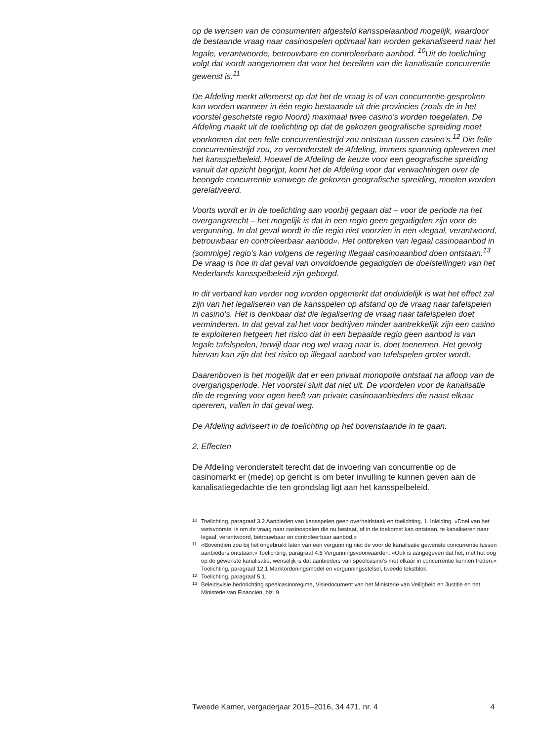op de wensen van de consumenten afgesteld kansspelaanbod mogelijk, waardoor de bestaande vraag naar casinospelen optimaal kan worden gekanaliseerd naar het legale, verantwoorde, betrouwbare en controleerbare aanbod. <sup>10</sup>Uit de toelichting volgt dat wordt aangenomen dat voor het bereiken van die kanalisatie concurrentie gewenst is.<sup>11</sup>
De Afdeling merkt allereerst op dat het de vraag is of van concurrentie gesproken kan worden wanneer in één regio bestaande uit drie provincies (zoals de in het voorstel geschetste regio Noord) maximaal twee casino’s worden toegelaten. De Afdeling maakt uit de toelichting op dat de gekozen geografische spreiding moet voorkomen dat een felle concurrentiestrijd zou ontstaan tussen casino’s.<sup>12</sup> Die felle concurrentiestrijd zou, zo veronderstelt de Afdeling, immers spanning opleveren met het kansspelbeleid. Hoewel de Afdeling de keuze voor een geografische spreiding vanuit dat opzicht begrijpt, komt het de Afdeling voor dat verwachtingen over de beoogde concurrentie vanwege de gekozen geografische spreiding, moeten worden gerelativeerd.
Voorts wordt er in de toelichting aan voorbij gegaan dat – voor de periode na het overgangsrecht – het mogelijk is dat in een regio geen gegadigden zijn voor de vergunning. In dat geval wordt in die regio niet voorzien in een «legaal, verantwoord, betrouwbaar en controleerbaar aanbod». Het ontbreken van legaal casinoaanbod in (sommige) regio’s kan volgens de regering illegaal casinoaanbod doen ontstaan.<sup>13</sup> De vraag is hoe in dat geval van onvoldoende gegadigden de doelstellingen van het Nederlands kansspelbeleid zijn geborgd.
In dit verband kan verder nog worden opgemerkt dat onduidelijk is wat het effect zal zijn van het legaliseren van de kansspelen op afstand op de vraag naar tafelspelen in casino’s. Het is denkbaar dat die legalisering de vraag naar tafelspelen doet verminderen. In dat geval zal het voor bedrijven minder aantrekkelijk zijn een casino te exploiteren hetgeen het risico dat in een bepaalde regio geen aanbod is van legale tafelspelen, terwijl daar nog wel vraag naar is, doet toenemen. Het gevolg hiervan kan zijn dat het risico op illegaal aanbod van tafelspelen groter wordt.
Daarenboven is het mogelijk dat er een privaat monopolie ontstaat na afloop van de overgangsperiode. Het voorstel sluit dat niet uit. De voordelen voor de kanalisatie die de regering voor ogen heeft van private casinoaanbieders die naast elkaar opereren, vallen in dat geval weg.
De Afdeling adviseert in de toelichting op het bovenstaande in te gaan.
2. Effecten
De Afdeling veronderstelt terecht dat de invoering van concurrentie op de casinomarkt er (mede) op gericht is om beter invulling te kunnen geven aan de kanalisatiegedachte die ten grondslag ligt aan het kansspelbeleid.
10 Toelichting, paragraaf 3.2 Aanbieden van kansspelen geen overheidstaak en toelichting, 1. Inleiding. «Doel van het wetsvoorstel is om de vraag naar casinospelen die nu bestaat, of in de toekomst kan ontstaan, te kanaliseren naar legaal, verantwoord, betrouwbaar en controleerbaar aanbod.»
11 «Bovendien zou bij het ongebruikt laten van een vergunning niet de voor de kanalisatie gewenste concurrentie tussen aanbieders ontstaan.» Toelichting, paragraaf 4.6 Vergunningsvoorwaarden. «Ook is aangegeven dat het, met het oog op de gewenste kanalisatie, wenselijk is dat aanbieders van speelcasino’s met elkaar in concurrentie kunnen treden.» Toelichting, paragraaf 12.1 Marktordeningsmodel en vergunningsstelsel, tweede tekstblok.
12 Toelichting, paragraaf 5.1.
13 Beleidsvisie herinrichting speelcasinoregime, Visiedocument van het Ministerie van Veiligheid en Justitie en het Ministerie van Financiën, blz. 9.
Tweede Kamer, vergaderjaar 2015–2016, 34 471, nr. 4 4